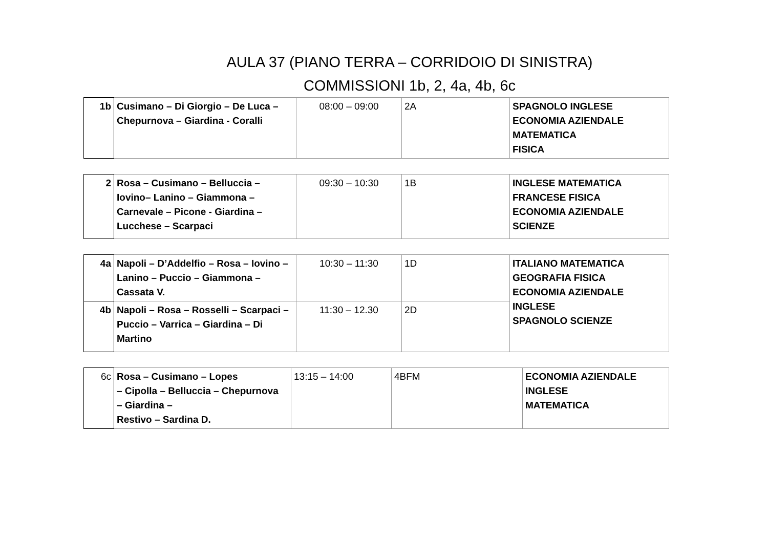AULA 37 (PIANO TERRA – CORRIDOIO DI SINISTRA)
COMMISSIONI 1b, 2, 4a, 4b, 6c
| 1b | Cusimano – Di Giorgio – De Luca – Chepurnova – Giardina - Coralli | 08:00 – 09:00 | 2A | SPAGNOLO INGLESE ECONOMIA AZIENDALE MATEMATICA FISICA |
| 2 | Rosa – Cusimano – Belluccia – Iovino– Lanino – Giammona – Carnevale – Picone - Giardina – Lucchese – Scarpaci | 09:30 – 10:30 | 1B | INGLESE MATEMATICA FRANCESE FISICA ECONOMIA AZIENDALE SCIENZE |
| 4a | Napoli – D’Addelfio – Rosa – Iovino – Lanino – Puccio – Giammona – Cassata V. | 10:30 – 11:30 | 1D | ITALIANO MATEMATICA GEOGRAFIA FISICA ECONOMIA AZIENDALE INGLESE SPAGNOLO SCIENZE |
| 4b | Napoli – Rosa – Rosselli – Scarpaci – Puccio – Varrica – Giardina – Di Martino | 11:30 – 12.30 | 2D | |
| 6c | Rosa – Cusimano – Lopes – Cipolla – Belluccia – Chepurnova – Giardina – Restivo – Sardina D. | 13:15 – 14:00 | 4BFM | ECONOMIA AZIENDALE INGLESE MATEMATICA |